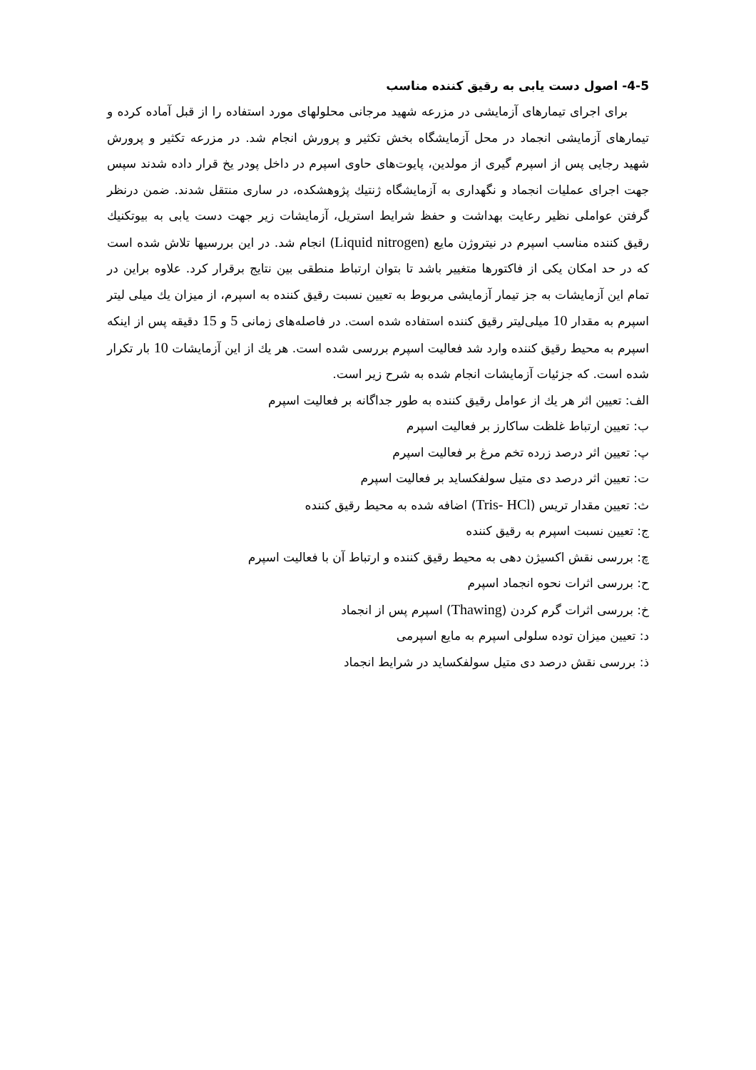4-5- اصول دست یابی به رقیق کننده مناسب
برای اجرای تیمارهای آزمایشی در مزرعه شهید مرجانی محلولهای مورد استفاده را از قبل آماده کرده و تیمارهای آزمایشی انجماد در محل آزمایشگاه بخش تکثیر و پرورش انجام شد. در مزرعه تکثیر و پرورش شهید رجایی پس از اسپرم گیری از مولدین، پایوت‌های حاوی اسپرم در داخل پودر یخ قرار داده شدند سپس جهت اجرای عملیات انجماد و نگهداری به آزمایشگاه ژنتیك پژوهشکده، در ساری منتقل شدند. ضمن درنظر گرفتن عواملی نظیر رعایت بهداشت و حفظ شرایط استریل، آزمایشات زیر جهت دست یابی به بیوتکنیك رقیق کننده مناسب اسپرم در نیتروژن مایع (Liquid nitrogen) انجام شد. در این بررسیها تلاش شده است که در حد امکان یکی از فاکتورها متغییر باشد تا بتوان ارتباط منطقی بین نتایج برقرار کرد. علاوه براین در تمام این آزمایشات به جز تیمار آزمایشی مربوط به تعیین نسبت رقیق کننده به اسپرم، از میزان یك میلی لیتر اسپرم به مقدار 10 میلی‌لیتر رقیق کننده استفاده شده است. در فاصله‌های زمانی 5 و 15 دقیقه پس از اینکه اسپرم به محیط رقیق کننده وارد شد فعالیت اسپرم بررسی شده است. هر یك از این آزمایشات 10 بار تکرار شده است. که جزئیات آزمایشات انجام شده به شرح زیر است.
الف: تعیین اثر هر یك از عوامل رقیق کننده به طور جداگانه بر فعالیت اسپرم
ب: تعیین ارتباط غلظت ساکارز بر فعالیت اسپرم
پ: تعیین اثر درصد زرده تخم مرغ بر فعالیت اسپرم
ت: تعیین اثر درصد دی متیل سولفکساید بر فعالیت اسپرم
ث: تعیین مقدار تریس (Tris- HCl) اضافه شده به محیط رقیق کننده
ج: تعیین نسبت اسپرم به رقیق کننده
چ: بررسی نقش اکسیژن دهی به محیط رقیق کننده و ارتباط آن با فعالیت اسپرم
ح: بررسی اثرات نحوه انجماد اسپرم
خ: بررسی اثرات گرم کردن (Thawing) اسپرم پس از انجماد
د: تعیین میزان توده سلولی اسپرم به مایع اسپرمی
ذ: بررسی نقش درصد دی متیل سولفکساید در شرایط انجماد